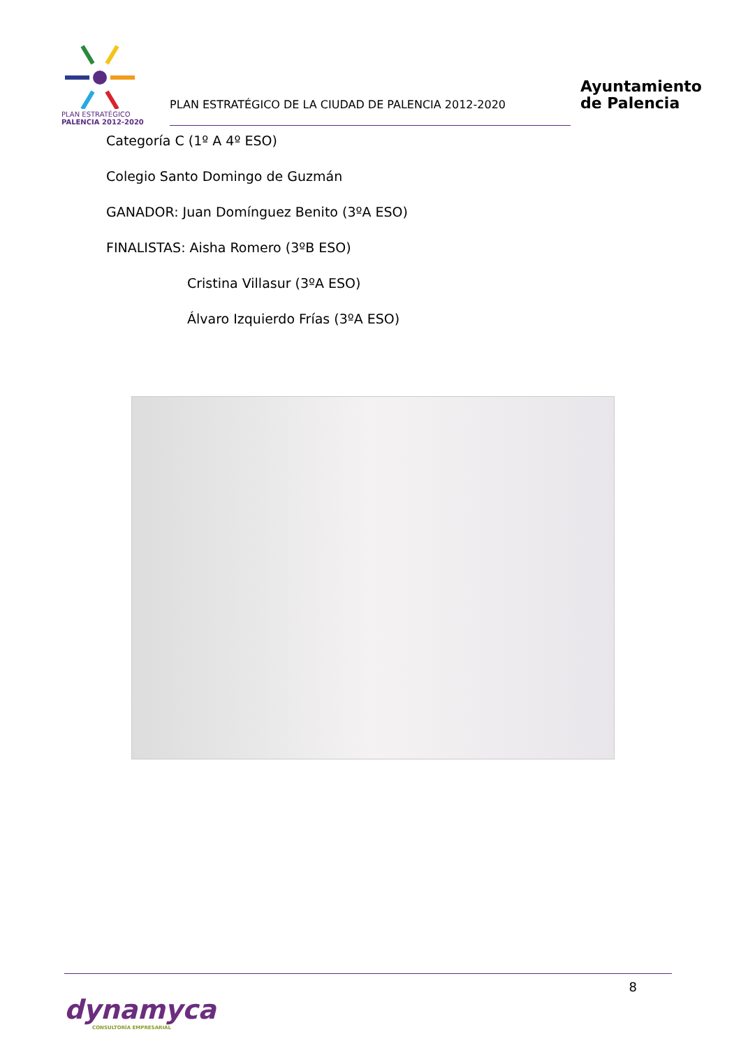PLAN ESTRATÉGICO
PALENCIA 2012-2020
PLAN ESTRATÉGICO DE LA CIUDAD DE PALENCIA 2012-2020
Ayuntamiento
de Palencia
Categoría C (1º A 4º ESO)
Colegio Santo Domingo de Guzmán
GANADOR: Juan Domínguez Benito (3ºA ESO)
FINALISTAS: Aisha Romero (3ºB ESO)
Cristina Villasur (3ºA ESO)
Álvaro Izquierdo Frías (3ºA ESO)
8
dynamyca
CONSULTORÍA EMPRESARIAL